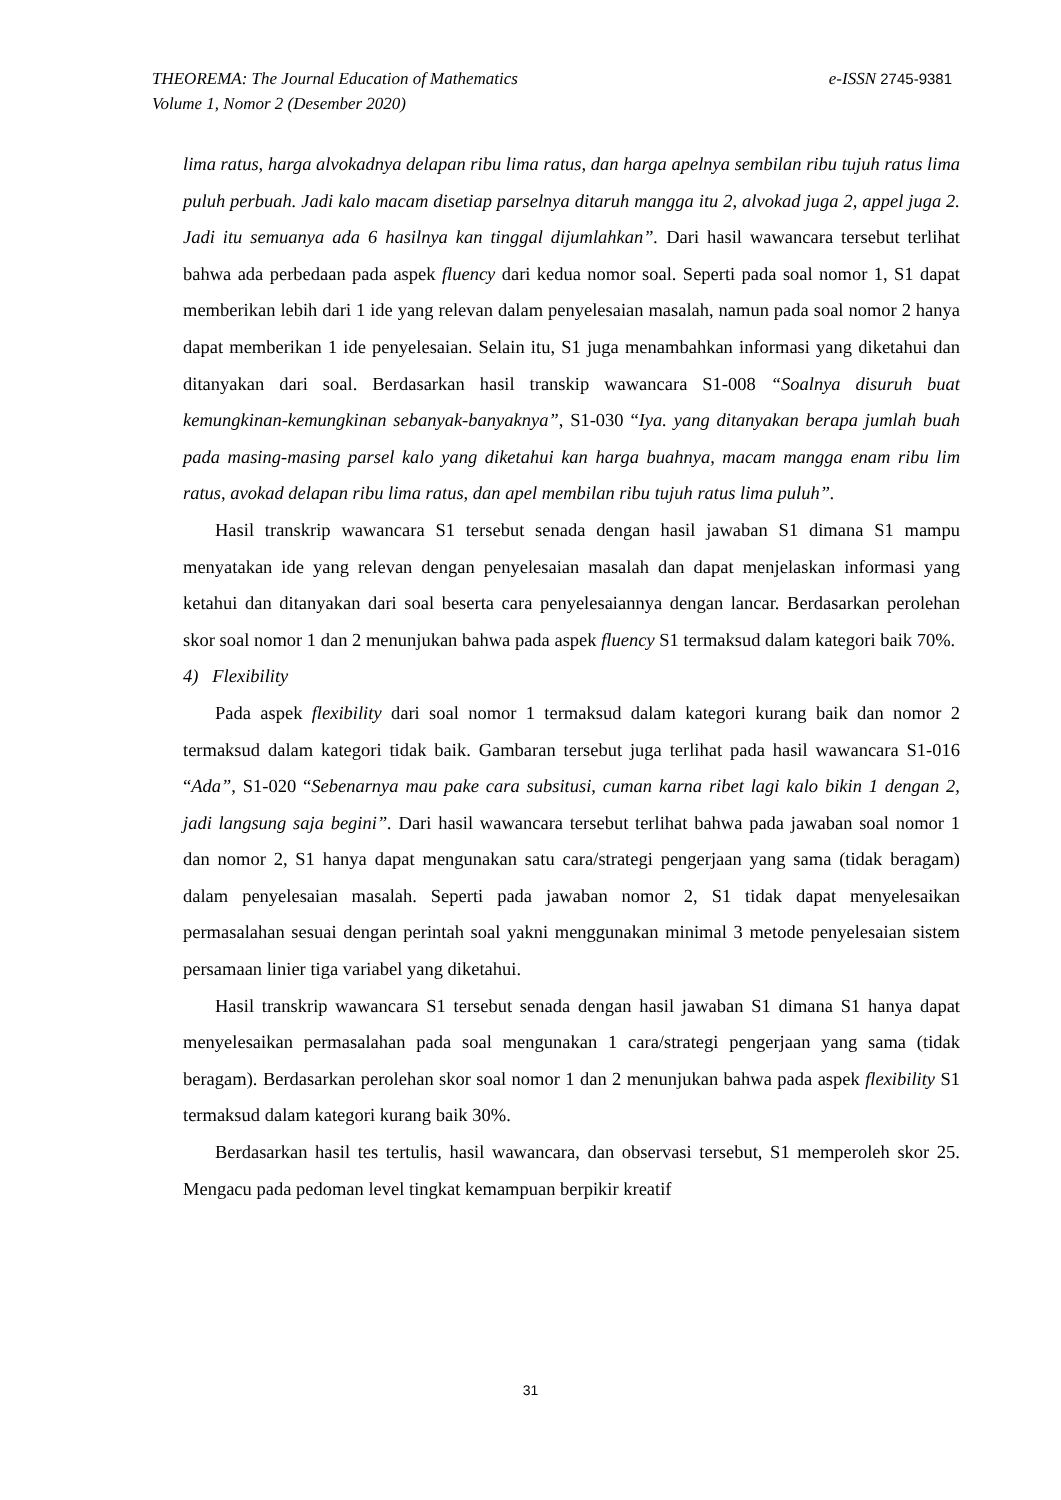e-ISSN 2745-9381 THEOREMA: The Journal Education of Mathematics
Volume 1, Nomor 2 (Desember 2020)
lima ratus, harga alvokadnya delapan ribu lima ratus, dan harga apelnya sembilan ribu tujuh ratus lima puluh perbuah. Jadi kalo macam disetiap parselnya ditaruh mangga itu 2, alvokad juga 2, appel juga 2. Jadi itu semuanya ada 6 hasilnya kan tinggal dijumlahkan”. Dari hasil wawancara tersebut terlihat bahwa ada perbedaan pada aspek fluency dari kedua nomor soal. Seperti pada soal nomor 1, S1 dapat memberikan lebih dari 1 ide yang relevan dalam penyelesaian masalah, namun pada soal nomor 2 hanya dapat memberikan 1 ide penyelesaian. Selain itu, S1 juga menambahkan informasi yang diketahui dan ditanyakan dari soal. Berdasarkan hasil transkip wawancara S1-008 “Soalnya disuruh buat kemungkinan-kemungkinan sebanyak-banyaknya”, S1-030 “Iya. yang ditanyakan berapa jumlah buah pada masing-masing parsel kalo yang diketahui kan harga buahnya, macam mangga enam ribu lim ratus, avokad delapan ribu lima ratus, dan apel membilan ribu tujuh ratus lima puluh”.
Hasil transkrip wawancara S1 tersebut senada dengan hasil jawaban S1 dimana S1 mampu menyatakan ide yang relevan dengan penyelesaian masalah dan dapat menjelaskan informasi yang ketahui dan ditanyakan dari soal beserta cara penyelesaiannya dengan lancar. Berdasarkan perolehan skor soal nomor 1 dan 2 menunjukan bahwa pada aspek fluency S1 termaksud dalam kategori baik 70%.
4) Flexibility
Pada aspek flexibility dari soal nomor 1 termaksud dalam kategori kurang baik dan nomor 2 termaksud dalam kategori tidak baik. Gambaran tersebut juga terlihat pada hasil wawancara S1-016 “Ada”, S1-020 “Sebenarnya mau pake cara subsitusi, cuman karna ribet lagi kalo bikin 1 dengan 2, jadi langsung saja begini”. Dari hasil wawancara tersebut terlihat bahwa pada jawaban soal nomor 1 dan nomor 2, S1 hanya dapat mengunakan satu cara/strategi pengerjaan yang sama (tidak beragam) dalam penyelesaian masalah. Seperti pada jawaban nomor 2, S1 tidak dapat menyelesaikan permasalahan sesuai dengan perintah soal yakni menggunakan minimal 3 metode penyelesaian sistem persamaan linier tiga variabel yang diketahui.
Hasil transkrip wawancara S1 tersebut senada dengan hasil jawaban S1 dimana S1 hanya dapat menyelesaikan permasalahan pada soal mengunakan 1 cara/strategi pengerjaan yang sama (tidak beragam). Berdasarkan perolehan skor soal nomor 1 dan 2 menunjukan bahwa pada aspek flexibility S1 termaksud dalam kategori kurang baik 30%.
Berdasarkan hasil tes tertulis, hasil wawancara, dan observasi tersebut, S1 memperoleh skor 25. Mengacu pada pedoman level tingkat kemampuan berpikir kreatif
31